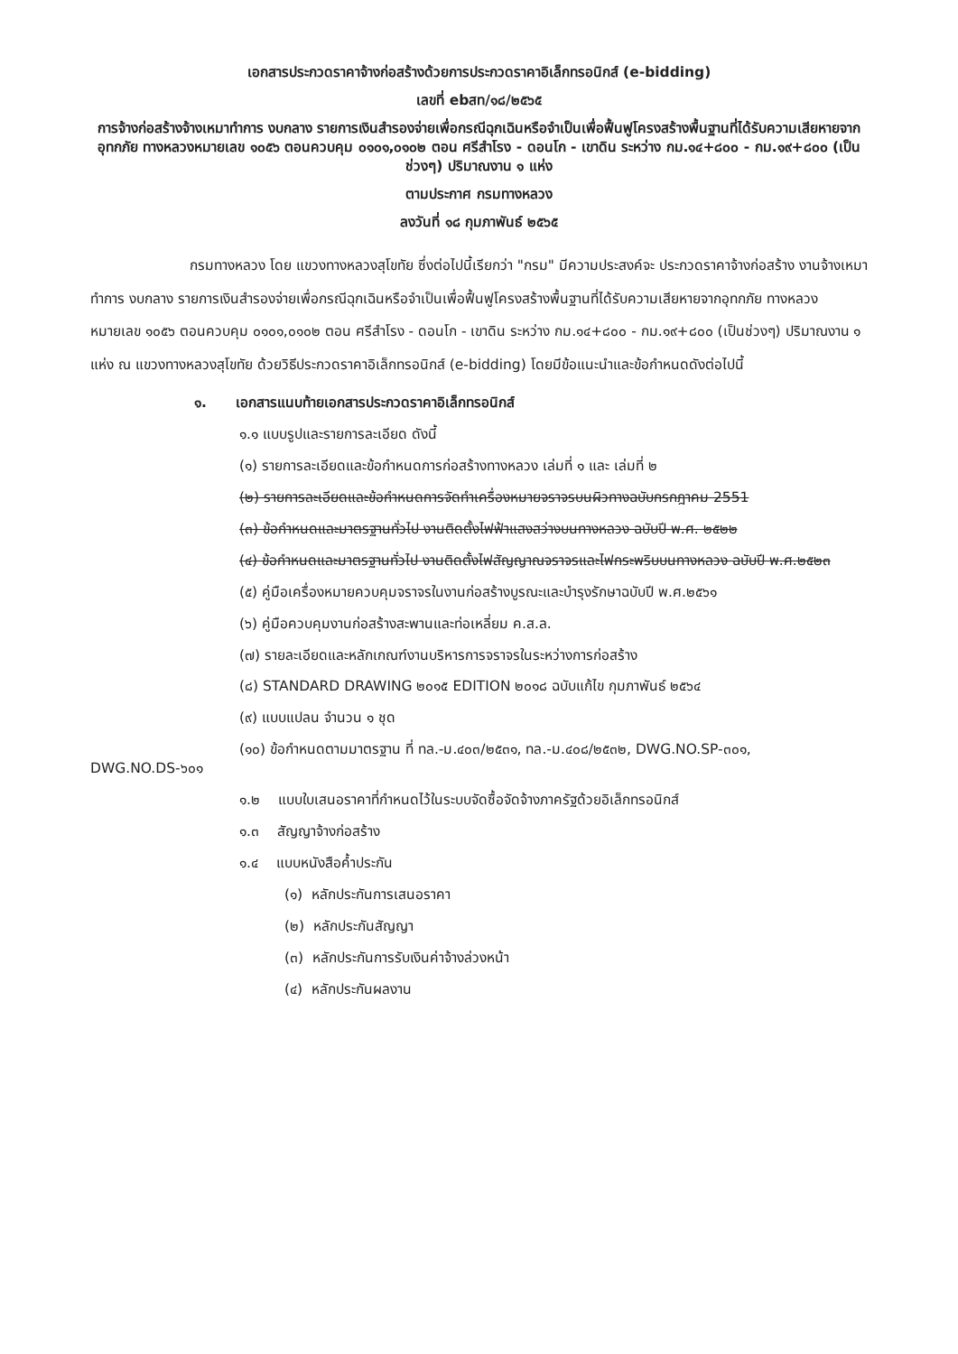เอกสารประกวดราคาจ้างก่อสร้างด้วยการประกวดราคาอิเล็กทรอนิกส์ (e-bidding)
เลขที่ ebสท/๑๘/๒๕๖๕
การจ้างก่อสร้างจ้างเหมาทำการ งบกลาง รายการเงินสำรองจ่ายเพื่อกรณีฉุกเฉินหรือจำเป็นเพื่อฟื้นฟูโครงสร้างพื้นฐานที่ได้รับความเสียหายจากอุทกภัย ทางหลวงหมายเลข ๑๐๕๖ ตอนควบคุม ๐๑๐๑,๐๑๐๒ ตอน ศรีสำโรง - ดอนโก - เขาดิน ระหว่าง กม.๑๔+๘๐๐ - กม.๑๙+๘๐๐ (เป็นช่วงๆ) ปริมาณงาน ๑ แห่ง
ตามประกาศ กรมทางหลวง
ลงวันที่ ๑๘ กุมภาพันธ์ ๒๕๖๕
กรมทางหลวง โดย แขวงทางหลวงสุโขทัย ซึ่งต่อไปนี้เรียกว่า "กรม" มีความประสงค์จะ ประกวดราคาจ้างก่อสร้าง งานจ้างเหมาทำการ งบกลาง รายการเงินสำรองจ่ายเพื่อกรณีฉุกเฉินหรือจำเป็นเพื่อฟื้นฟูโครงสร้างพื้นฐานที่ได้รับความเสียหายจากอุทกภัย ทางหลวงหมายเลข ๑๐๕๖ ตอนควบคุม ๐๑๐๑,๐๑๐๒ ตอน ศรีสำโรง - ดอนโก - เขาดิน ระหว่าง กม.๑๔+๘๐๐ - กม.๑๙+๘๐๐ (เป็นช่วงๆ) ปริมาณงาน ๑ แห่ง ณ แขวงทางหลวงสุโขทัย ด้วยวิธีประกวดราคาอิเล็กทรอนิกส์ (e-bidding) โดยมีข้อแนะนำและข้อกำหนดดังต่อไปนี้
๑. เอกสารแนบท้ายเอกสารประกวดราคาอิเล็กทรอนิกส์
๑.๑ แบบรูปและรายการละเอียด ดังนี้
(๑) รายการละเอียดและข้อกำหนดการก่อสร้างทางหลวง เล่มที่ ๑ และ เล่มที่ ๒
(๒) รายการละเอียดและข้อกำหนดการจัดทำเครื่องหมายจราจรบนผิวทางฉบับกรกฎาคม 2551
(๓) ข้อกำหนดและมาตรฐานทั่วไป งานติดตั้งไฟฟ้าแสงสว่างบนทางหลวง ฉบับปี พ.ศ. ๒๕๒๒
(๔) ข้อกำหนดและมาตรฐานทั่วไป งานติดตั้งไฟสัญญาณจราจรและไฟกระพริบบนทางหลวง ฉบับปี พ.ศ.๒๕๒๓
(๕) คู่มือเครื่องหมายควบคุมจราจรในงานก่อสร้างบูรณะและบำรุงรักษาฉบับปี พ.ศ.๒๕๖๑
(๖) คู่มือควบคุมงานก่อสร้างสะพานและท่อเหลี่ยม ค.ส.ล.
(๗) รายละเอียดและหลักเกณฑ์งานบริหารการจราจรในระหว่างการก่อสร้าง
(๘) STANDARD DRAWING ๒๐๑๕ EDITION ๒๐๑๘ ฉบับแก้ไข กุมภาพันธ์ ๒๕๖๔
(๙) แบบแปลน จำนวน ๑ ชุด
(๑๐) ข้อกำหนดตามมาตรฐาน ที่ ทล.-ม.๔๐๓/๒๕๓๑, ทล.-ม.๔๐๘/๒๕๓๒, DWG.NO.SP-๓๐๑, DWG.NO.DS-๖๐๑
๑.๒ แบบใบเสนอราคาที่กำหนดไว้ในระบบจัดซื้อจัดจ้างภาครัฐด้วยอิเล็กทรอนิกส์
๑.๓ สัญญาจ้างก่อสร้าง
๑.๔ แบบหนังสือค้ำประกัน
(๑) หลักประกันการเสนอราคา
(๒) หลักประกันสัญญา
(๓) หลักประกันการรับเงินค่าจ้างล่วงหน้า
(๔) หลักประกันผลงาน